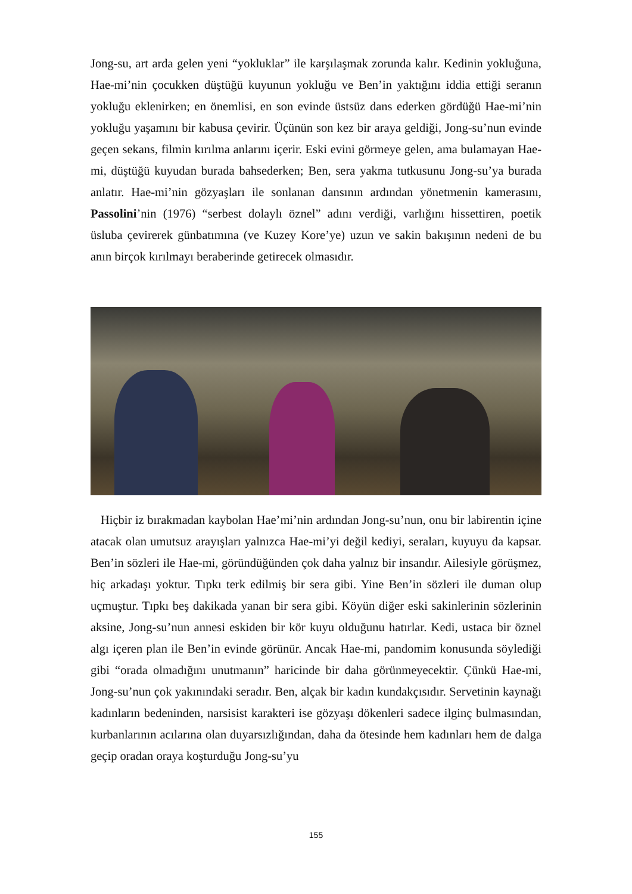Jong-su, art arda gelen yeni “yokluklar” ile karşılaşmak zorunda kalır. Kedinin yokluğuna, Hae-mi’nin çocukken düştüğü kuyunun yokluğu ve Ben’in yaktığını iddia ettiği seranın yokluğu eklenirken; en önemlisi, en son evinde üstsüz dans ederken gördüğü Hae-mi’nin yokluğu yaşamını bir kabusa çevirir. Üçünün son kez bir araya geldiği, Jong-su’nun evinde geçen sekans, filmin kırılma anlarını içerir. Eski evini görmeye gelen, ama bulamayan Hae-mi, düştüğü kuyudan burada bahsederken; Ben, sera yakma tutkusunu Jong-su’ya burada anlatır. Hae-mi’nin gözyaşları ile sonlanan dansının ardından yönetmenin kamerasını, Passolini’nin (1976) “serbest dolaylı öznel” adını verdiği, varlığını hissettiren, poetik üsluba çevirerek günbatımına (ve Kuzey Kore’ye) uzun ve sakin bakışının nedeni de bu anın birçok kırılmayı beraberinde getirecek olmasıdır.
Hiçbir iz bırakmadan kaybolan Hae’mi’nin ardından Jong-su’nun, onu bir labirentin içine atacak olan umutsuz arayışları yalnızca Hae-mi’yi değil kediyi, seraları, kuyuyu da kapsar. Ben’in sözleri ile Hae-mi, göründüğünden çok daha yalnız bir insandır. Ailesiyle görüşmez, hiç arkadaşı yoktur. Tıpkı terk edilmiş bir sera gibi. Yine Ben’in sözleri ile duman olup uçmuştur. Tıpkı beş dakikada yanan bir sera gibi. Köyün diğer eski sakinlerinin sözlerinin aksine, Jong-su’nun annesi eskiden bir kör kuyu olduğunu hatırlar. Kedi, ustaca bir öznel algı içeren plan ile Ben’in evinde görünür. Ancak Hae-mi, pandomim konusunda söylediği gibi “orada olmadığını unutmanın” haricinde bir daha görünmeyecektir. Çünkü Hae-mi, Jong-su’nun çok yakınındaki seradır. Ben, alçak bir kadın kundakçısıdır. Servetinin kaynağı kadınların bedeninden, narsisist karakteri ise gözyaşı dökenleri sadece ilginç bulmasından, kurbanlarının acılarına olan duyarsızlığından, daha da ötesinde hem kadınları hem de dalga geçip oradan oraya koşturduğu Jong-su’yu
155